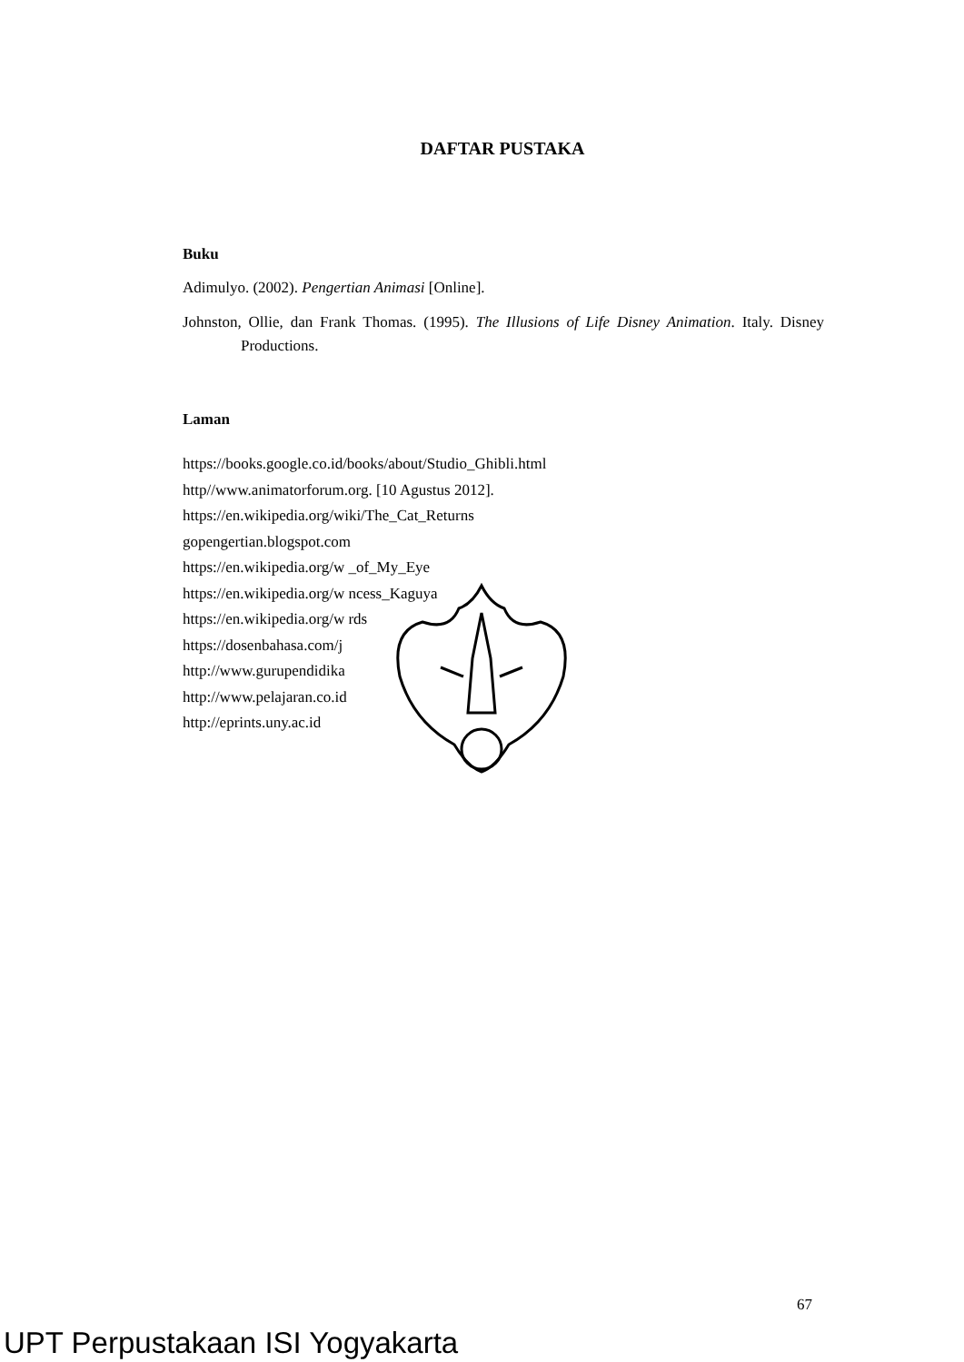DAFTAR PUSTAKA
Buku
Adimulyo. (2002). Pengertian Animasi [Online].
Johnston, Ollie, dan Frank Thomas. (1995). The Illusions of Life Disney Animation. Italy. Disney Productions.
Laman
https://books.google.co.id/books/about/Studio_Ghibli.html
http//www.animatorforum.org. [10 Agustus 2012].
https://en.wikipedia.org/wiki/The_Cat_Returns
gopengertian.blogspot.com
https://en.wikipedia.org/w _of_My_Eye
https://en.wikipedia.org/w ncess_Kaguya
https://en.wikipedia.org/w rds
https://dosenbahasa.com/j
http://www.gurupendidika
http://www.pelajaran.co.id
http://eprints.uny.ac.id
67
UPT Perpustakaan ISI Yogyakarta